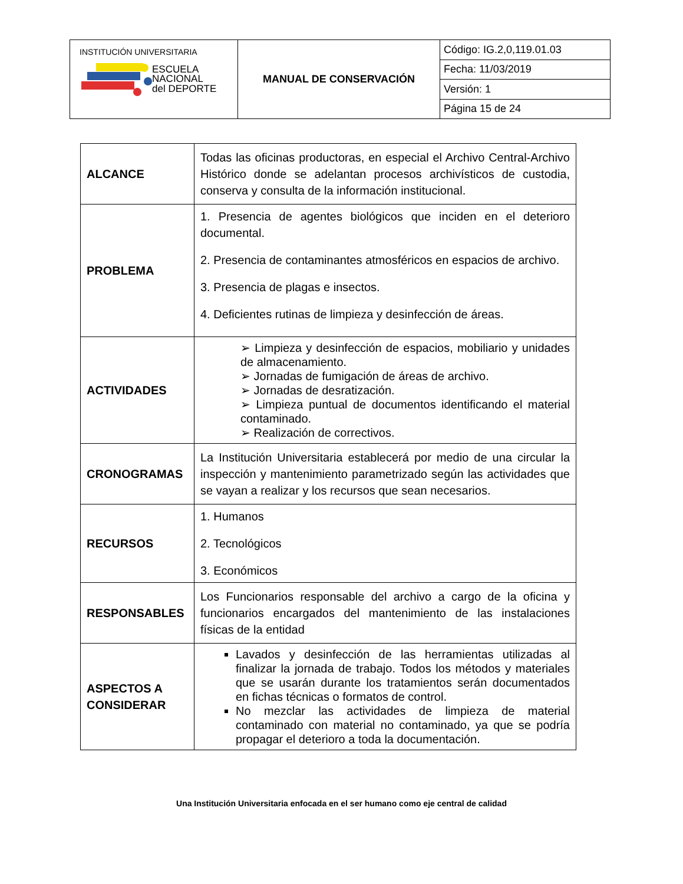| INSTITUCIÓN UNIVERSITARIA ESCUELA NACIONAL del DEPORTE | MANUAL DE CONSERVACIÓN | Código: IG.2,0,119.01.03 |
| | | Fecha: 11/03/2019 |
| | | Versión: 1 |
| | | Página 15 de 24 |
| ALCANCE | Todas las oficinas productoras, en especial el Archivo Central-Archivo Histórico donde se adelantan procesos archivísticos de custodia, conserva y consulta de la información institucional. |
| PROBLEMA | 1. Presencia de agentes biológicos que inciden en el deterioro documental. 2. Presencia de contaminantes atmosféricos en espacios de archivo. 3. Presencia de plagas e insectos. 4. Deficientes rutinas de limpieza y desinfección de áreas. |
| ACTIVIDADES | ➢ Limpieza y desinfección de espacios, mobiliario y unidades de almacenamiento. ➢ Jornadas de fumigación de áreas de archivo. ➢ Jornadas de desratización. ➢ Limpieza puntual de documentos identificando el material contaminado. ➢ Realización de correctivos. |
| CRONOGRAMAS | La Institución Universitaria establecerá por medio de una circular la inspección y mantenimiento parametrizado según las actividades que se vayan a realizar y los recursos que sean necesarios. |
| RECURSOS | 1. Humanos 2. Tecnológicos 3. Económicos |
| RESPONSABLES | Los Funcionarios responsable del archivo a cargo de la oficina y funcionarios encargados del mantenimiento de las instalaciones físicas de la entidad |
| ASPECTOS A CONSIDERAR | Lavados y desinfección de las herramientas utilizadas al finalizar la jornada de trabajo. Todos los métodos y materiales que se usarán durante los tratamientos serán documentados en fichas técnicas o formatos de control. No mezclar las actividades de limpieza de material contaminado con material no contaminado, ya que se podría propagar el deterioro a toda la documentación. |
Una Institución Universitaria enfocada en el ser humano como eje central de calidad